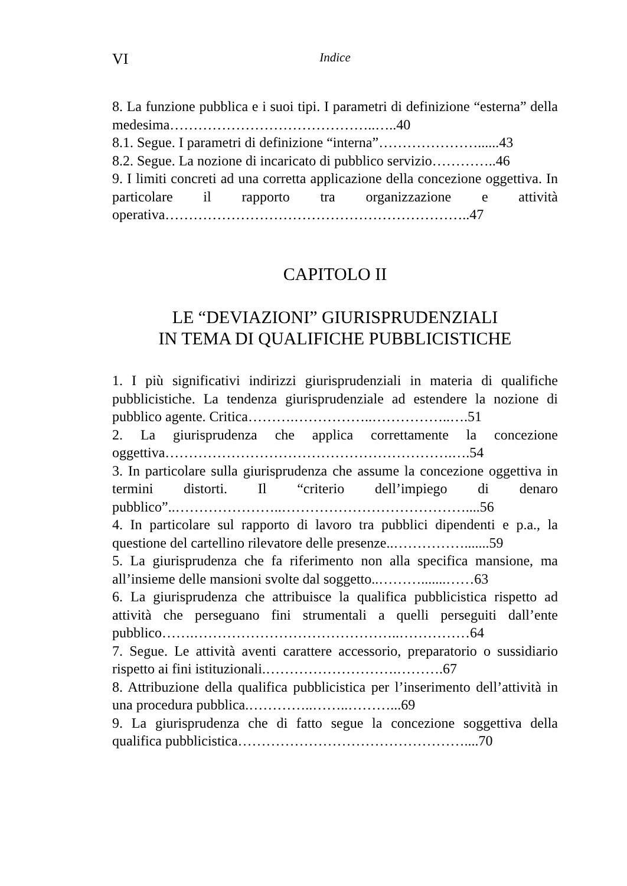VI
Indice
8. La funzione pubblica e i suoi tipi. I parametri di definizione “esterna” della medesima……………………………………..…..40
8.1. Segue. I parametri di definizione “interna”…………………......43
8.2. Segue. La nozione di incaricato di pubblico servizio…………..46
9. I limiti concreti ad una corretta applicazione della concezione oggettiva. In particolare il rapporto tra organizzazione e attività operativa………………………………………………………..47
CAPITOLO II
LE “DEVIAZIONI” GIURISPRUDENZIALI
IN TEMA DI QUALIFICHE PUBBLICISTICHE
1. I più significativi indirizzi giurisprudenziali in materia di qualifiche pubblicistiche. La tendenza giurisprudenziale ad estendere la nozione di pubblico agente. Critica……….……………..……………..….51
2. La giurisprudenza che applica correttamente la concezione oggettiva…………………………………………………….….54
3. In particolare sulla giurisprudenza che assume la concezione oggettiva in termini distorti. Il “criterio dell’impiego di denaro pubblico”..…………………..…………………………………....56
4. In particolare sul rapporto di lavoro tra pubblici dipendenti e p.a., la questione del cartellino rilevatore delle presenze..…………….......59
5. La giurisprudenza che fa riferimento non alla specifica mansione, ma all’insieme delle mansioni svolte dal soggetto..……….......……63
6. La giurisprudenza che attribuisce la qualifica pubblicistica rispetto ad attività che perseguano fini strumentali a quelli perseguiti dall’ente pubblico…….……………………………………..……………64
7. Segue. Le attività aventi carattere accessorio, preparatorio o sussidiario rispetto ai fini istituzionali.……………………….……….67
8. Attribuzione della qualifica pubblicistica per l’inserimento dell’attività in una procedura pubblica.…………..……..………...69
9. La giurisprudenza che di fatto segue la concezione soggettiva della qualifica pubblicistica…………………………………………....70